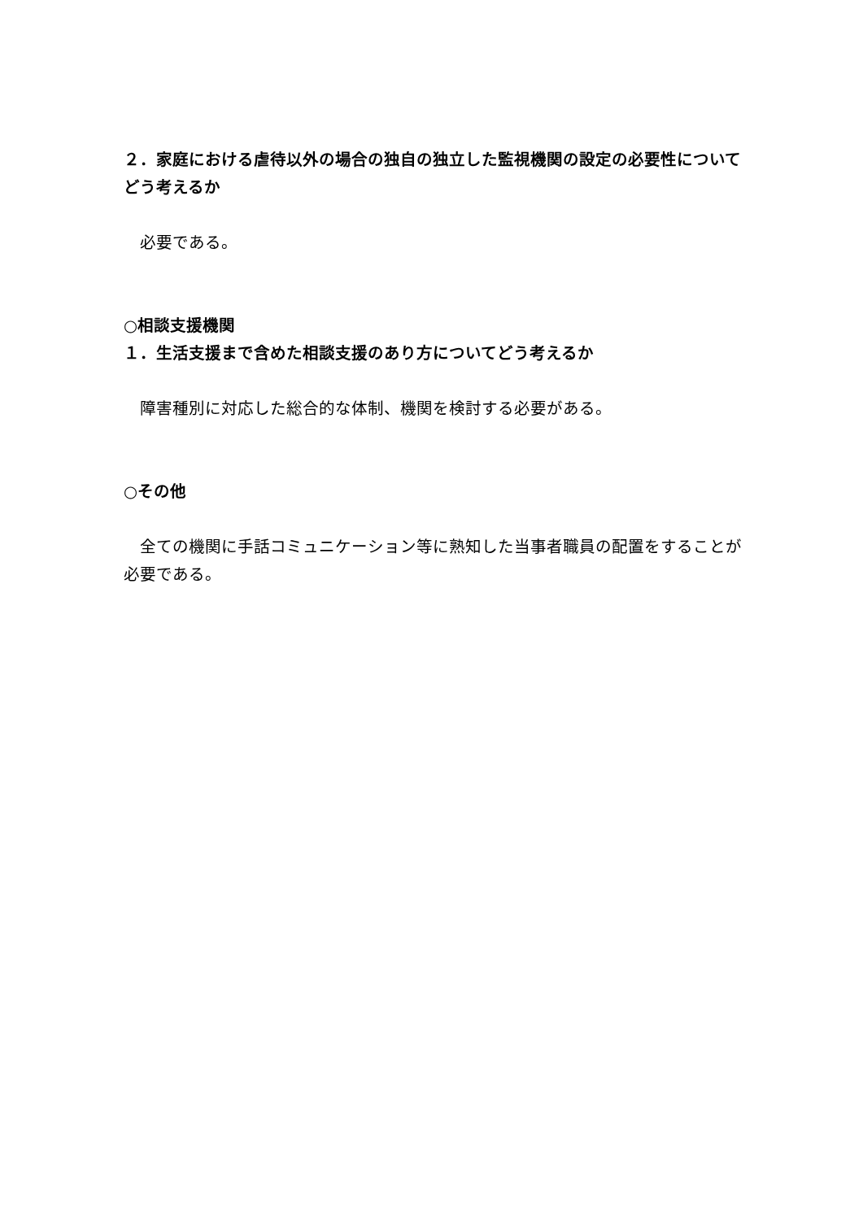２．家庭における虐待以外の場合の独自の独立した監視機関の設定の必要性についてどう考えるか
　必要である。
○相談支援機関
１．生活支援まで含めた相談支援のあり方についてどう考えるか
　障害種別に対応した総合的な体制、機関を検討する必要がある。
○その他
　全ての機関に手話コミュニケーション等に熟知した当事者職員の配置をすることが必要である。